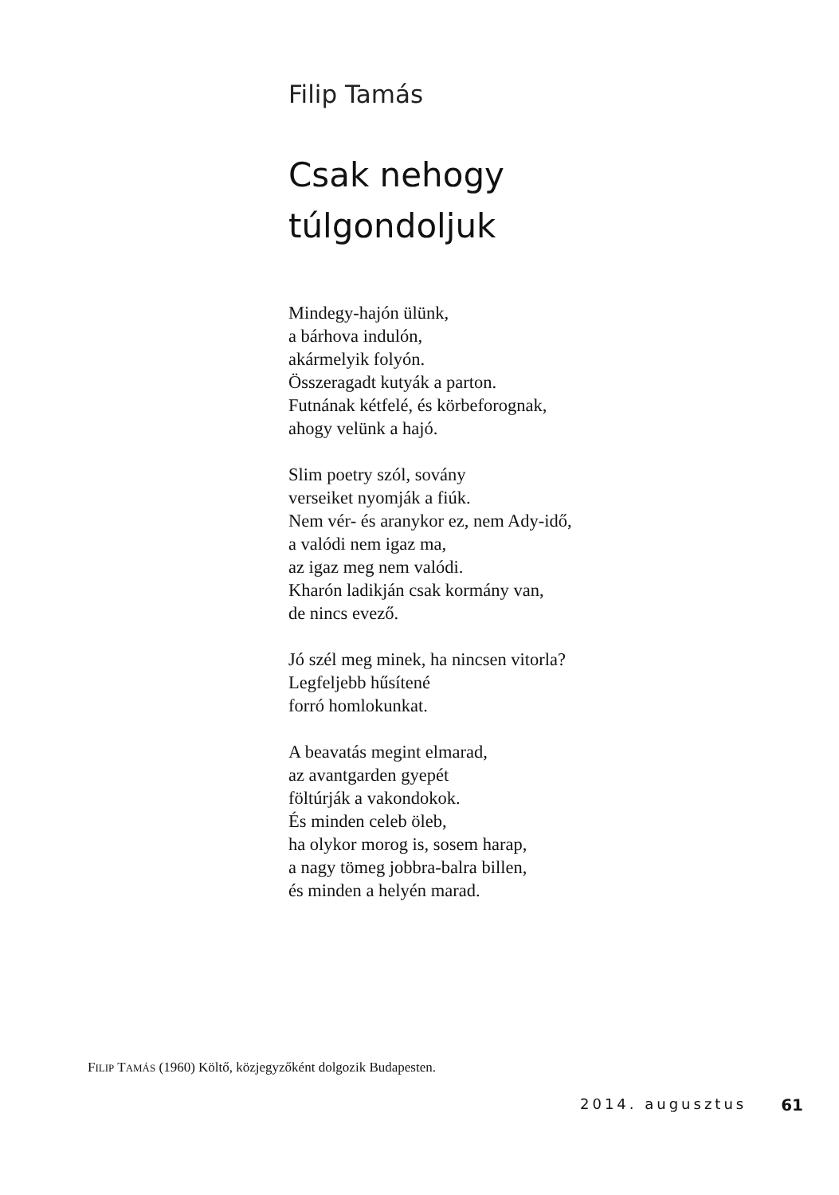Filip Tamás
Csak nehogy
túlgondoljuk
Mindegy-hajón ülünk,
a bárhova indulón,
akármelyik folyón.
Összeragadt kutyák a parton.
Futnának kétfelé, és körbeforognak,
ahogy velünk a hajó.
Slim poetry szól, sovány
verseiket nyomják a fiúk.
Nem vér- és aranykor ez, nem Ady-idő,
a valódi nem igaz ma,
az igaz meg nem valódi.
Kharón ladikján csak kormány van,
de nincs evező.
Jó szél meg minek, ha nincsen vitorla?
Legfeljebb hűsítené
forró homlokunkat.
A beavatás megint elmarad,
az avantgarden gyepét
föltúrják a vakondokok.
És minden celeb öleb,
ha olykor morog is, sosem harap,
a nagy tömeg jobbra-balra billen,
és minden a helyén marad.
FILIP TAMÁS (1960) Költő, közjegyzőként dolgozik Budapesten.
2014. augusztus 61